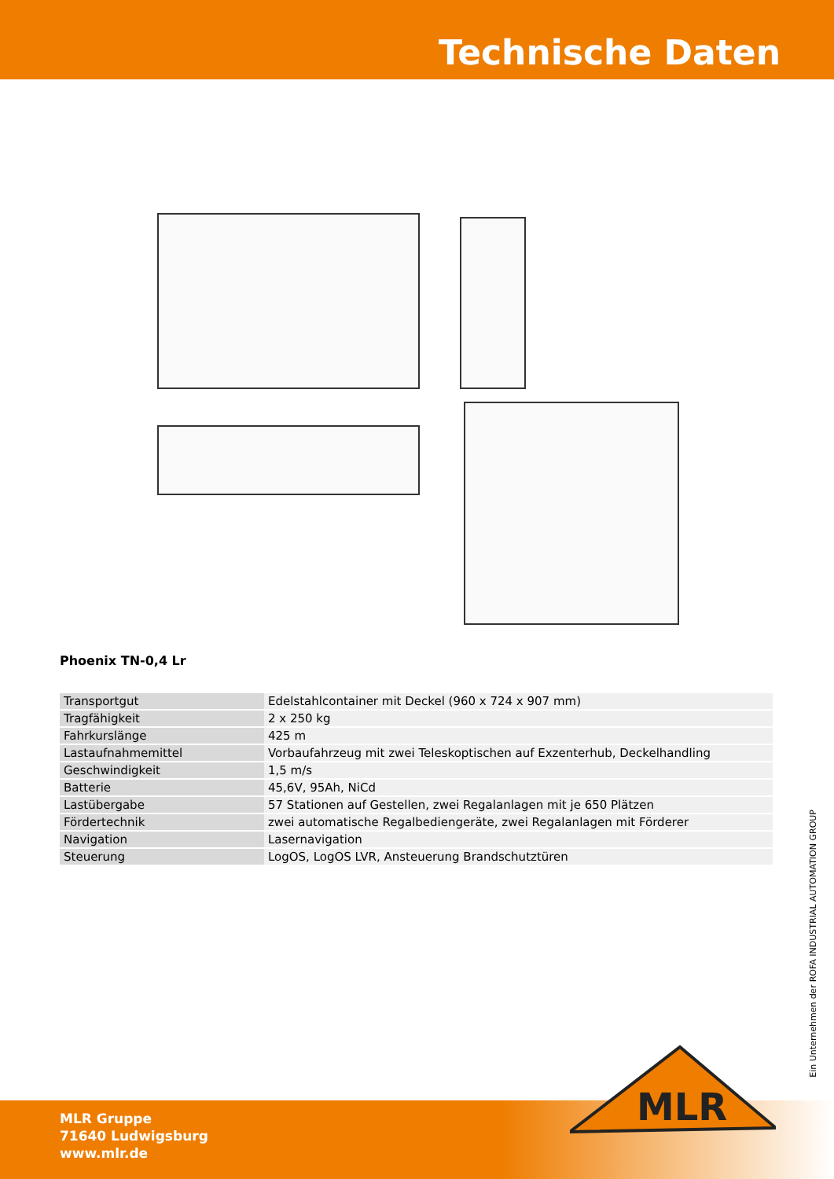Technische Daten
Phoenix TN-0,4 Lr
| Transportgut | Edelstahlcontainer mit Deckel (960 x 724 x 907 mm) |
| Tragfähigkeit | 2 x 250 kg |
| Fahrkurslänge | 425 m |
| Lastaufnahmemittel | Vorbaufahrzeug mit zwei Teleskoptischen auf Exzenterhub, Deckelhandling |
| Geschwindigkeit | 1,5 m/s |
| Batterie | 45,6V, 95Ah, NiCd |
| Lastübergabe | 57 Stationen auf Gestellen, zwei Regalanlagen mit je 650 Plätzen |
| Fördertechnik | zwei automatische Regalbediengeräte, zwei Regalanlagen mit Förderer |
| Navigation | Lasernavigation |
| Steuerung | LogOS, LogOS LVR, Ansteuerung Brandschutztüren |
Ein Unternehmen der ROFA INDUSTRIAL AUTOMATION GROUP
MLR Gruppe
71640 Ludwigsburg
www.mlr.de
MLR